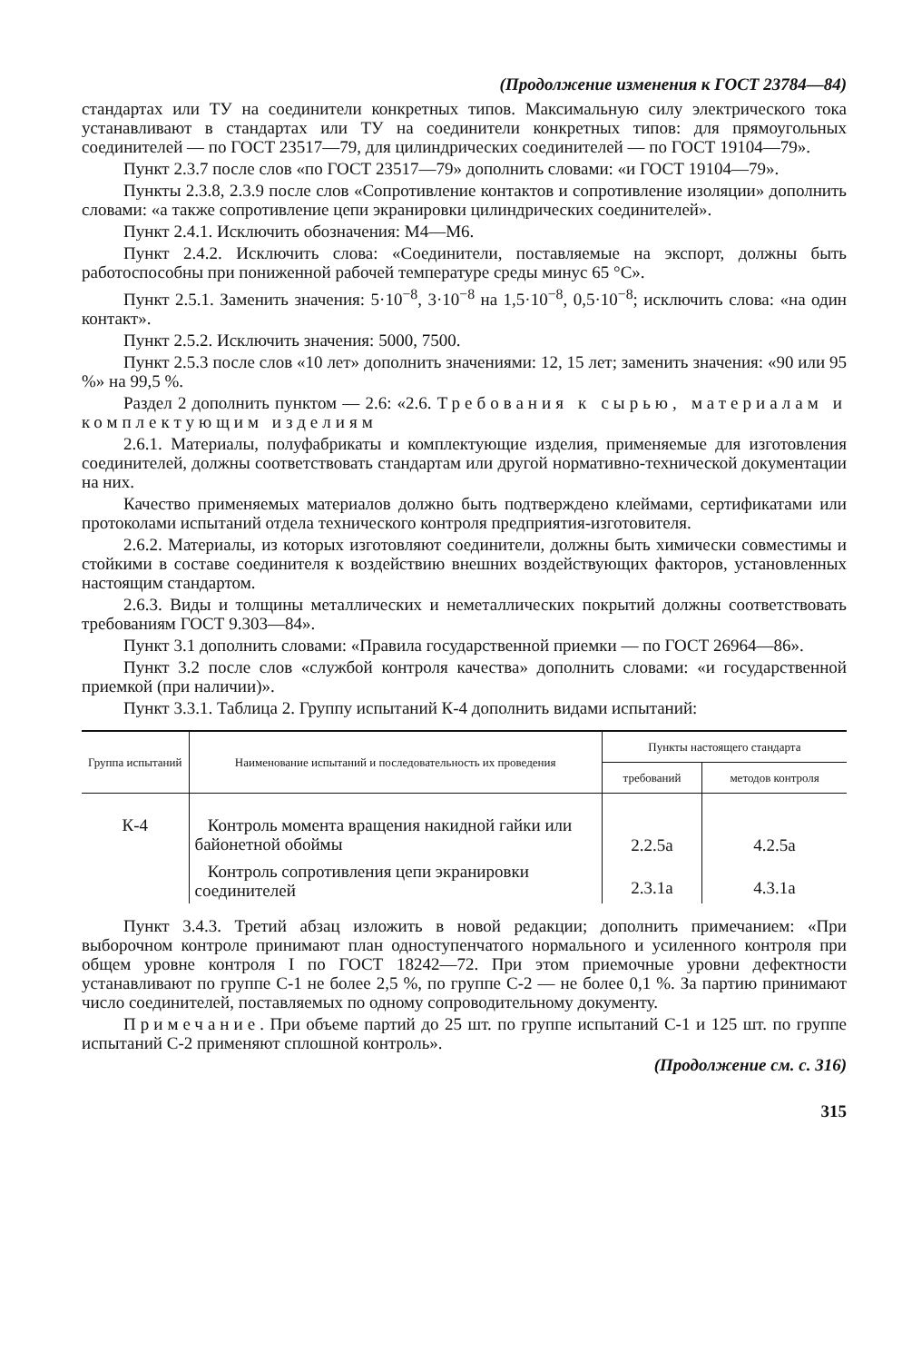(Продолжение изменения к ГОСТ 23784—84)
стандартах или ТУ на соединители конкретных типов. Максимальную силу электрического тока устанавливают в стандартах или ТУ на соединители конкретных типов: для прямоугольных соединителей — по ГОСТ 23517—79, для цилиндрических соединителей — по ГОСТ 19104—79».
Пункт 2.3.7 после слов «по ГОСТ 23517—79» дополнить словами: «и ГОСТ 19104—79».
Пункты 2.3.8, 2.3.9 после слов «Сопротивление контактов и сопротивление изоляции» дополнить словами: «а также сопротивление цепи экранировки цилиндрических соединителей».
Пункт 2.4.1. Исключить обозначения: М4—М6.
Пункт 2.4.2. Исключить слова: «Соединители, поставляемые на экспорт, должны быть работоспособны при пониженной рабочей температуре среды минус 65 °С».
Пункт 2.5.1. Заменить значения: 5·10<sup>−8</sup>, 3·10<sup>−8</sup> на 1,5·10<sup>−8</sup>, 0,5·10<sup>−8</sup>; исключить слова: «на один контакт».
Пункт 2.5.2. Исключить значения: 5000, 7500.
Пункт 2.5.3 после слов «10 лет» дополнить значениями: 12, 15 лет; заменить значения: «90 или 95 %» на 99,5 %.
Раздел 2 дополнить пунктом — 2.6: «2.6. Требования к сырью, материалам и комплектующим изделиям
2.6.1. Материалы, полуфабрикаты и комплектующие изделия, применяемые для изготовления соединителей, должны соответствовать стандартам или другой нормативно-технической документации на них.
Качество применяемых материалов должно быть подтверждено клеймами, сертификатами или протоколами испытаний отдела технического контроля предприятия-изготовителя.
2.6.2. Материалы, из которых изготовляют соединители, должны быть химически совместимы и стойкими в составе соединителя к воздействию внешних воздействующих факторов, установленных настоящим стандартом.
2.6.3. Виды и толщины металлических и неметаллических покрытий должны соответствовать требованиям ГОСТ 9.303—84».
Пункт 3.1 дополнить словами: «Правила государственной приемки — по ГОСТ 26964—86».
Пункт 3.2 после слов «службой контроля качества» дополнить словами: «и государственной приемкой (при наличии)».
Пункт 3.3.1. Таблица 2. Группу испытаний К-4 дополнить видами испытаний:
| Группа испытаний | Наименование испытаний и последовательность их проведения | Пункты настоящего стандарта | |
| --- | --- | --- | --- |
| | | требований | методов контроля |
| К-4 | Контроль момента вращения накидной гайки или байонетной обоймы | 2.2.5а | 4.2.5а |
| | Контроль сопротивления цепи экранировки соединителей | 2.3.1а | 4.3.1а |
Пункт 3.4.3. Третий абзац изложить в новой редакции; дополнить примечанием: «При выборочном контроле принимают план одноступенчатого нормального и усиленного контроля при общем уровне контроля I по ГОСТ 18242—72. При этом приемочные уровни дефектности устанавливают по группе С-1 не более 2,5 %, по группе С-2 — не более 0,1 %. За партию принимают число соединителей, поставляемых по одному сопроводительному документу.
Примечание. При объеме партий до 25 шт. по группе испытаний С-1 и 125 шт. по группе испытаний С-2 применяют сплошной контроль».
(Продолжение см. с. 316)
315